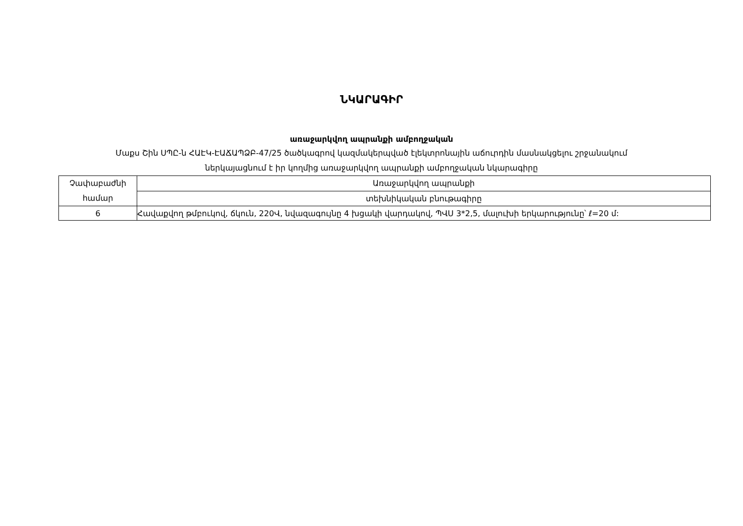ՆԿԱՐԱԳԻՐ
առաջարկվող ապրանքի ամբողջական
Մաքս Շին ՍՊԸ-ն ՀԱԷԿ-ԷԱՃԱՊՁԲ-47/25 ծածկագրով կազմակերպված էլեկտրոնային աճուրդին մասնակցելու շրջանակում
ներկայացնում է իր կողմից առաջարկվող ապրանքի ամբողջական նկարագիրը
| Չափաբաժնի համար | Առաջարկվող ապրանքի |
| | տեխնիկական բնութագիրը |
| 6 | Հավաքվող թմբուկով, ճկուն, 220Վ, նվազագույնը 4 խցակի վարդակով, ՊՎՍ 3*2,5, մալուխի երկարությունը՝ ℓ=20 մ: |